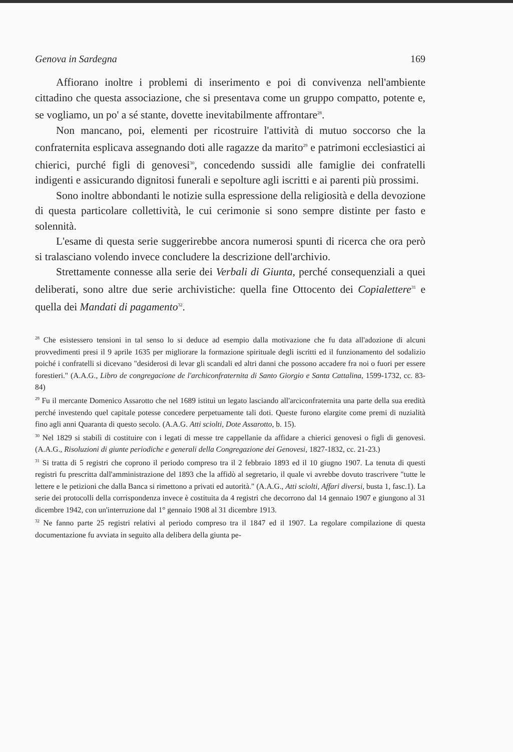Genova in Sardegna 169
Affiorano inoltre i problemi di inserimento e poi di convivenza nell'ambiente cittadino che questa associazione, che si presentava come un gruppo compatto, potente e, se vogliamo, un po' a sé stante, dovette inevitabilmente affrontare<sup>28</sup>.
Non mancano, poi, elementi per ricostruire l'attività di mutuo soccorso che la confraternita esplicava assegnando doti alle ragazze da marito<sup>29</sup> e patrimoni ecclesiastici ai chierici, purché figli di genovesi<sup>30</sup>, concedendo sussidi alle famiglie dei confratelli indigenti e assicurando dignitosi funerali e sepolture agli iscritti e ai parenti più prossimi.
Sono inoltre abbondanti le notizie sulla espressione della religiosità e della devozione di questa particolare collettività, le cui cerimonie si sono sempre distinte per fasto e solennità.
L'esame di questa serie suggerirebbe ancora numerosi spunti di ricerca che ora però si tralasciano volendo invece concludere la descrizione dell'archivio.
Strettamente connesse alla serie dei Verbali di Giunta, perché consequenziali a quei deliberati, sono altre due serie archivistiche: quella fine Ottocento dei Copialettere<sup>31</sup> e quella dei Mandati di pagamento<sup>32</sup>.
<sup>28</sup> Che esistessero tensioni in tal senso lo si deduce ad esempio dalla motivazione che fu data all'adozione di alcuni provvedimenti presi il 9 aprile 1635 per migliorare la formazione spirituale degli iscritti ed il funzionamento del sodalizio poiché i confratelli si dicevano "desiderosi di levar gli scandali ed altri danni che possono accadere fra noi o fuori per essere forestieri." (A.A.G., Libro de congregacione de l'archiconfraternita di Santo Giorgio e Santa Cattalina, 1599-1732, cc. 83-84)
<sup>29</sup> Fu il mercante Domenico Assarotto che nel 1689 istituì un legato lasciando all'arciconfraternita una parte della sua eredità perché investendo quel capitale potesse concedere perpetuamente tali doti. Queste furono elargite come premi di nuzialità fino agli anni Quaranta di questo secolo. (A.A.G. Atti sciolti, Dote Assarotto, b. 15).
<sup>30</sup> Nel 1829 si stabilì di costituire con i legati di messe tre cappellanie da affidare a chierici genovesi o figli di genovesi. (A.A.G., Risoluzioni di giunte periodiche e generali della Congregazione dei Genovesi, 1827-1832, cc. 21-23.)
<sup>31</sup> Si tratta di 5 registri che coprono il periodo compreso tra il 2 febbraio 1893 ed il 10 giugno 1907. La tenuta di questi registri fu prescritta dall'amministrazione del 1893 che la affidò al segretario, il quale vi avrebbe dovuto trascrivere "tutte le lettere e le petizioni che dalla Banca si rimettono a privati ed autorità." (A.A.G., Atti sciolti, Affari diversi, busta 1, fasc.1). La serie dei protocolli della corrispondenza invece è costituita da 4 registri che decorrono dal 14 gennaio 1907 e giungono al 31 dicembre 1942, con un'interruzione dal 1° gennaio 1908 al 31 dicembre 1913.
<sup>32</sup> Ne fanno parte 25 registri relativi al periodo compreso tra il 1847 ed il 1907. La regolare compilazione di questa documentazione fu avviata in seguito alla delibera della giunta pe-